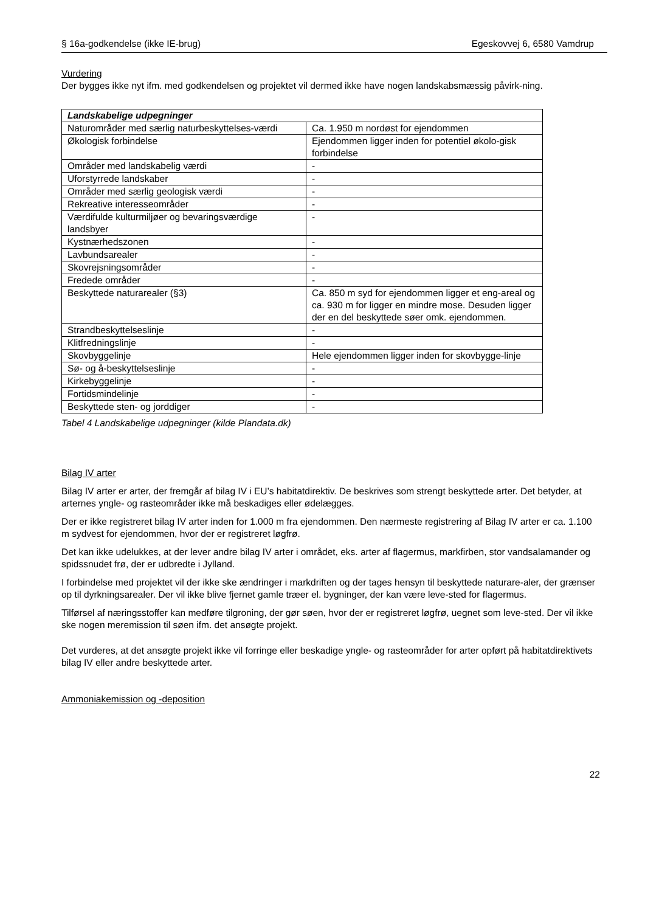§ 16a-godkendelse (ikke IE-brug) Egeskovvej 6, 6580 Vamdrup
Vurdering
Der bygges ikke nyt ifm. med godkendelsen og projektet vil dermed ikke have nogen landskabsmæssig påvirk-ning.
| Landskabelige udpegninger | |
| --- | --- |
| Naturområder med særlig naturbeskyttelses-værdi | Ca. 1.950 m nordøst for ejendommen |
| Økologisk forbindelse | Ejendommen ligger inden for potentiel økolo-gisk forbindelse |
| Områder med landskabelig værdi | - |
| Uforstyrrede landskaber | - |
| Områder med særlig geologisk værdi | - |
| Rekreative interesseområder | - |
| Værdifulde kulturmiljøer og bevaringsværdige landsbyer | - |
| Kystnærhedszonen | - |
| Lavbundsarealer | - |
| Skovrejsningsområder | - |
| Fredede områder | - |
| Beskyttede naturarealer (§3) | Ca. 850 m syd for ejendommen ligger et eng-areal og ca. 930 m for ligger en mindre mose. Desuden ligger der en del beskyttede søer omk. ejendommen. |
| Strandbeskyttelseslinje | - |
| Klitfredningslinje | - |
| Skovbyggelinje | Hele ejendommen ligger inden for skovbygge-linje |
| Sø- og å-beskyttelseslinje | - |
| Kirkebyggelinje | - |
| Fortidsmindelinje | - |
| Beskyttede sten- og jorddiger | - |
Tabel 4 Landskabelige udpegninger (kilde Plandata.dk)
Bilag IV arter
Bilag IV arter er arter, der fremgår af bilag IV i EU’s habitatdirektiv. De beskrives som strengt beskyttede arter. Det betyder, at arternes yngle- og rasteområder ikke må beskadiges eller ødelægges.
Der er ikke registreret bilag IV arter inden for 1.000 m fra ejendommen. Den nærmeste registrering af Bilag IV arter er ca. 1.100 m sydvest for ejendommen, hvor der er registreret løgfrø.
Det kan ikke udelukkes, at der lever andre bilag IV arter i området, eks. arter af flagermus, markfirben, stor vandsalamander og spidssnudet frø, der er udbredte i Jylland.
I forbindelse med projektet vil der ikke ske ændringer i markdriften og der tages hensyn til beskyttede naturare-aler, der grænser op til dyrkningsarealer. Der vil ikke blive fjernet gamle træer el. bygninger, der kan være leve-sted for flagermus.
Tilførsel af næringsstoffer kan medføre tilgroning, der gør søen, hvor der er registreret løgfrø, uegnet som leve-sted. Der vil ikke ske nogen meremission til søen ifm. det ansøgte projekt.
Det vurderes, at det ansøgte projekt ikke vil forringe eller beskadige yngle- og rasteområder for arter opført på habitatdirektivets bilag IV eller andre beskyttede arter.
Ammoniakemission og -deposition
22